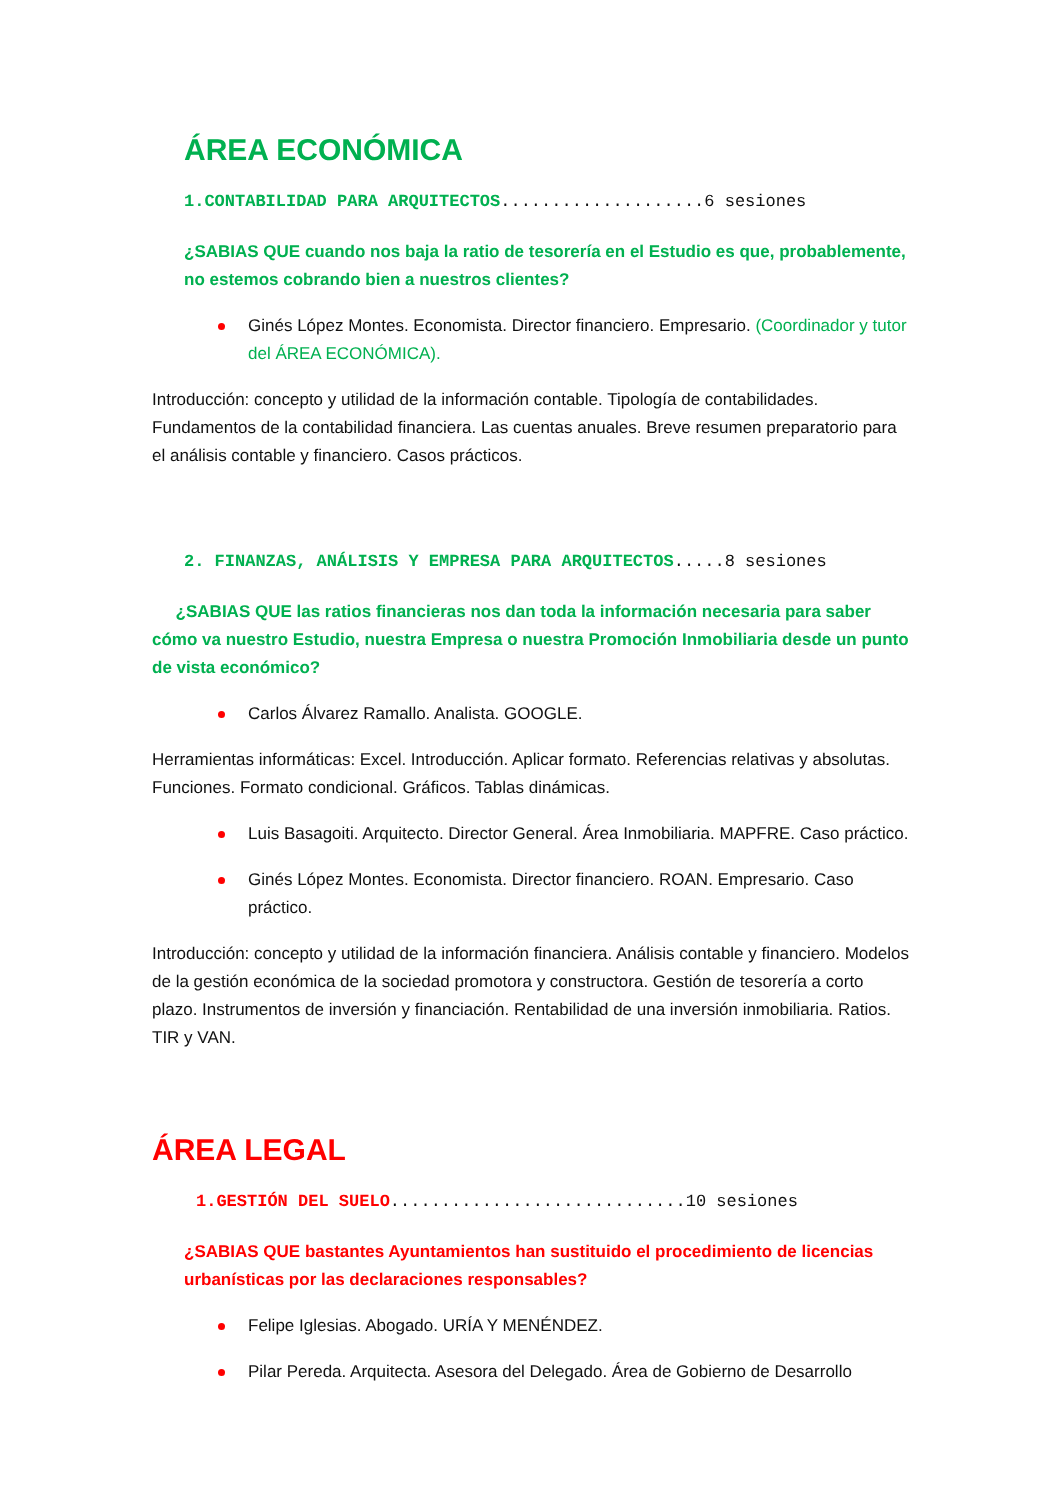ÁREA ECONÓMICA
1.CONTABILIDAD PARA ARQUITECTOS....................6 sesiones
¿SABIAS QUE cuando nos baja la ratio de tesorería en el Estudio es que, probablemente, no estemos cobrando bien a nuestros clientes?
Ginés López Montes. Economista. Director financiero. Empresario. (Coordinador y tutor del ÁREA ECONÓMICA).
Introducción: concepto y utilidad de la información contable. Tipología de contabilidades. Fundamentos de la contabilidad financiera. Las cuentas anuales. Breve resumen preparatorio para el análisis contable y financiero. Casos prácticos.
2. FINANZAS, ANÁLISIS Y EMPRESA PARA ARQUITECTOS.....8 sesiones
¿SABIAS QUE las ratios financieras nos dan toda la información necesaria para saber cómo va nuestro Estudio, nuestra Empresa o nuestra Promoción Inmobiliaria desde un punto de vista económico?
Carlos Álvarez Ramallo. Analista. GOOGLE.
Herramientas informáticas: Excel. Introducción. Aplicar formato. Referencias relativas y absolutas. Funciones. Formato condicional. Gráficos. Tablas dinámicas.
Luis Basagoiti. Arquitecto. Director General. Área Inmobiliaria. MAPFRE. Caso práctico.
Ginés López Montes. Economista. Director financiero. ROAN. Empresario. Caso práctico.
Introducción: concepto y utilidad de la información financiera. Análisis contable y financiero. Modelos de la gestión económica de la sociedad promotora y constructora. Gestión de tesorería a corto plazo. Instrumentos de inversión y financiación. Rentabilidad de una inversión inmobiliaria. Ratios. TIR y VAN.
ÁREA LEGAL
1.GESTIÓN DEL SUELO.............................10 sesiones
¿SABIAS QUE bastantes Ayuntamientos han sustituido el procedimiento de licencias urbanísticas por las declaraciones responsables?
Felipe Iglesias. Abogado. URÍA Y MENÉNDEZ.
Pilar Pereda. Arquitecta. Asesora del Delegado. Área de Gobierno de Desarrollo